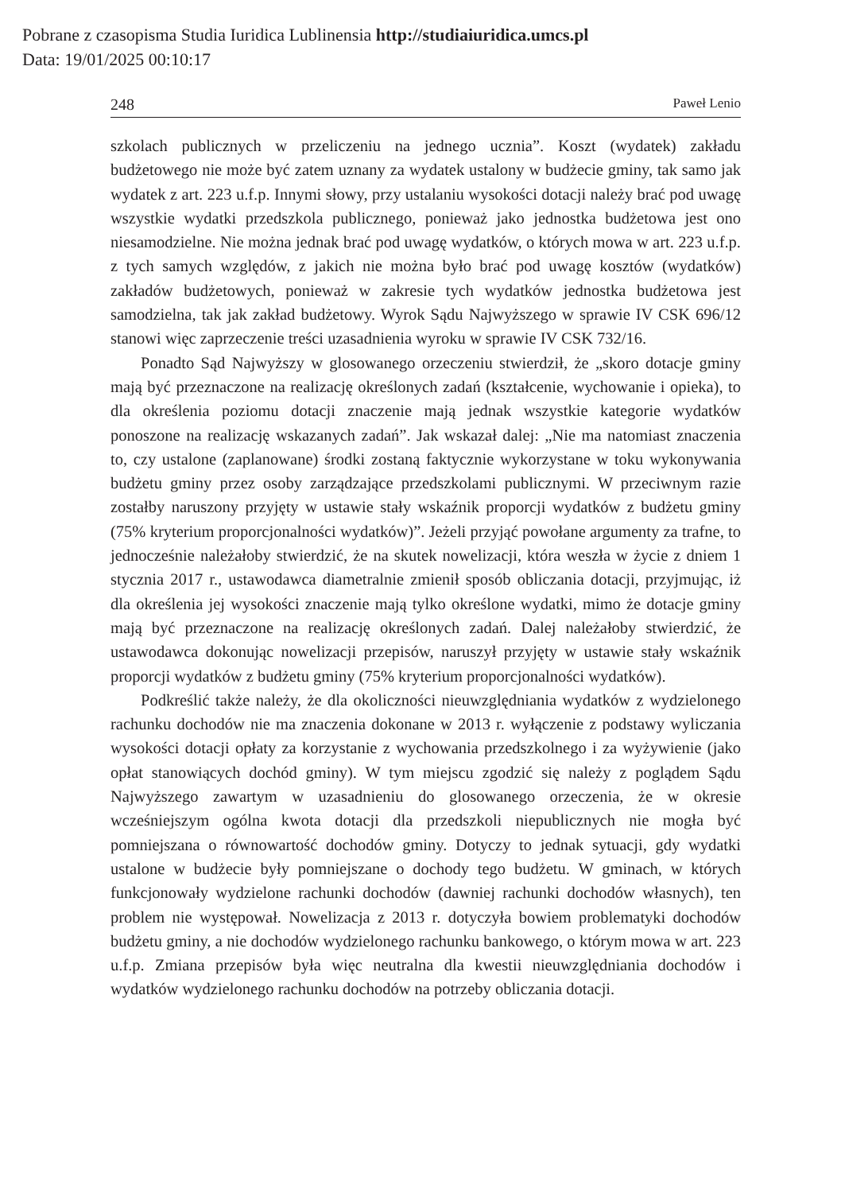Pobrane z czasopisma Studia Iuridica Lublinensia http://studiaiuridica.umcs.pl
Data: 19/01/2025 00:10:17
248 Paweł Lenio
szkolach publicznych w przeliczeniu na jednego ucznia”. Koszt (wydatek) zakładu budżetowego nie może być zatem uznany za wydatek ustalony w budżecie gminy, tak samo jak wydatek z art. 223 u.f.p. Innymi słowy, przy ustalaniu wysokości dotacji należy brać pod uwagę wszystkie wydatki przedszkola publicznego, ponieważ jako jednostka budżetowa jest ono niesamodzielne. Nie można jednak brać pod uwagę wydatków, o których mowa w art. 223 u.f.p. z tych samych względów, z jakich nie można było brać pod uwagę kosztów (wydatków) zakładów budżetowych, ponieważ w zakresie tych wydatków jednostka budżetowa jest samodzielna, tak jak zakład budżetowy. Wyrok Sądu Najwyższego w sprawie IV CSK 696/12 stanowi więc zaprzeczenie treści uzasadnienia wyroku w sprawie IV CSK 732/16.
Ponadto Sąd Najwyższy w glosowanego orzeczeniu stwierdził, że „skoro dotacje gminy mają być przeznaczone na realizację określonych zadań (kształcenie, wychowanie i opieka), to dla określenia poziomu dotacji znaczenie mają jednak wszystkie kategorie wydatków ponoszone na realizację wskazanych zadań”. Jak wskazał dalej: „Nie ma natomiast znaczenia to, czy ustalone (zaplanowane) środki zostaną faktycznie wykorzystane w toku wykonywania budżetu gminy przez osoby zarządzające przedszkolami publicznymi. W przeciwnym razie zostałby naruszony przyjęty w ustawie stały wskaźnik proporcji wydatków z budżetu gminy (75% kryterium proporcjonalności wydatków)”. Jeżeli przyjąć powołane argumenty za trafne, to jednocześnie należałoby stwierdzić, że na skutek nowelizacji, która weszła w życie z dniem 1 stycznia 2017 r., ustawodawca diametralnie zmienił sposób obliczania dotacji, przyjmując, iż dla określenia jej wysokości znaczenie mają tylko określone wydatki, mimo że dotacje gminy mają być przeznaczone na realizację określonych zadań. Dalej należałoby stwierdzić, że ustawodawca dokonując nowelizacji przepisów, naruszył przyjęty w ustawie stały wskaźnik proporcji wydatków z budżetu gminy (75% kryterium proporcjonalności wydatków).
Podkreślić także należy, że dla okoliczności nieuwzględniania wydatków z wydzielonego rachunku dochodów nie ma znaczenia dokonane w 2013 r. wyłączenie z podstawy wyliczania wysokości dotacji opłaty za korzystanie z wychowania przedszkolnego i za wyżywienie (jako opłat stanowiących dochód gminy). W tym miejscu zgodzić się należy z poglądem Sądu Najwyższego zawartym w uzasadnieniu do glosowanego orzeczenia, że w okresie wcześniejszym ogólna kwota dotacji dla przedszkoli niepublicznych nie mogła być pomniejszana o równowartość dochodów gminy. Dotyczy to jednak sytuacji, gdy wydatki ustalone w budżecie były pomniejszane o dochody tego budżetu. W gminach, w których funkcjonowały wydzielone rachunki dochodów (dawniej rachunki dochodów własnych), ten problem nie występował. Nowelizacja z 2013 r. dotyczyła bowiem problematyki dochodów budżetu gminy, a nie dochodów wydzielonego rachunku bankowego, o którym mowa w art. 223 u.f.p. Zmiana przepisów była więc neutralna dla kwestii nieuwzględniania dochodów i wydatków wydzielonego rachunku dochodów na potrzeby obliczania dotacji.